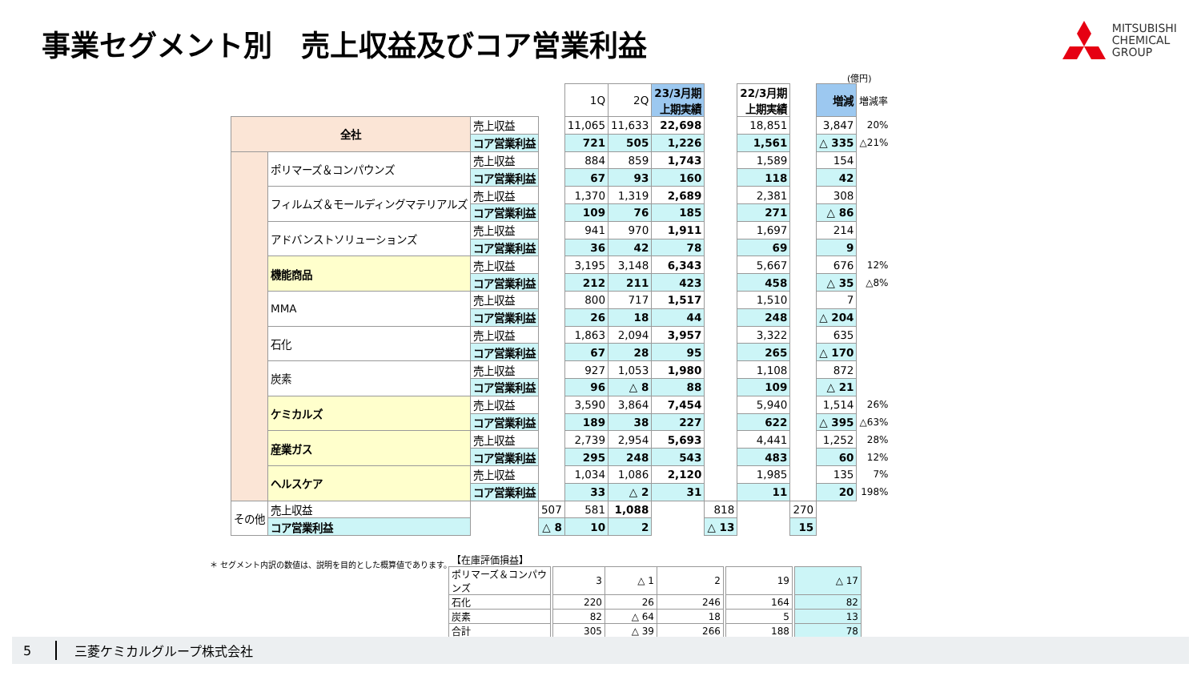事業セグメント別　売上収益及びコア営業利益
MITSUBISHI
CHEMICAL
GROUP
(億円)
| | | | | 1Q | 2Q | 23/3月期 上期実績 | | 22/3月期 上期実績 | | 増減 | 増減率 |
| 全社 | | 売上収益 | | 11,065 | 11,633 | 22,698 | | 18,851 | | 3,847 | 20% |
| | | コア営業利益 | | 721 | 505 | 1,226 | | 1,561 | | △ 335 | △21% |
| | ポリマーズ＆コンパウンズ | 売上収益 | | 884 | 859 | 1,743 | | 1,589 | | 154 | |
| | | コア営業利益 | | 67 | 93 | 160 | | 118 | | 42 | |
| | フィルムズ＆モールディングマテリアルズ | 売上収益 | | 1,370 | 1,319 | 2,689 | | 2,381 | | 308 | |
| | | コア営業利益 | | 109 | 76 | 185 | | 271 | | △ 86 | |
| | アドバンストソリューションズ | 売上収益 | | 941 | 970 | 1,911 | | 1,697 | | 214 | |
| | | コア営業利益 | | 36 | 42 | 78 | | 69 | | 9 | |
| | 機能商品 | 売上収益 | | 3,195 | 3,148 | 6,343 | | 5,667 | | 676 | 12% |
| | | コア営業利益 | | 212 | 211 | 423 | | 458 | | △ 35 | △8% |
| | MMA | 売上収益 | | 800 | 717 | 1,517 | | 1,510 | | 7 | |
| | | コア営業利益 | | 26 | 18 | 44 | | 248 | | △ 204 | |
| | 石化 | 売上収益 | | 1,863 | 2,094 | 3,957 | | 3,322 | | 635 | |
| | | コア営業利益 | | 67 | 28 | 95 | | 265 | | △ 170 | |
| | 炭素 | 売上収益 | | 927 | 1,053 | 1,980 | | 1,108 | | 872 | |
| | | コア営業利益 | | 96 | △ 8 | 88 | | 109 | | △ 21 | |
| | ケミカルズ | 売上収益 | | 3,590 | 3,864 | 7,454 | | 5,940 | | 1,514 | 26% |
| | | コア営業利益 | | 189 | 38 | 227 | | 622 | | △ 395 | △63% |
| | 産業ガス | 売上収益 | | 2,739 | 2,954 | 5,693 | | 4,441 | | 1,252 | 28% |
| | | コア営業利益 | | 295 | 248 | 543 | | 483 | | 60 | 12% |
| | ヘルスケア | 売上収益 | | 1,034 | 1,086 | 2,120 | | 1,985 | | 135 | 7% |
| | | コア営業利益 | | 33 | △ 2 | 31 | | 11 | | 20 | 198% |
| その他 | 売上収益 | | 507 | 581 | 1,088 | | 818 | | 270 | | |
| | コア営業利益 | | △ 8 | 10 | 2 | | △ 13 | | 15 | | |
＊ セグメント内訳の数値は、説明を目的とした概算値であります。
| 【在庫評価損益】 | | | | | | | | |
| ポリマーズ＆コンパウンズ | | 3 | △ 1 | 2 | | 19 | | △ 17 |
| 石化 | | 220 | 26 | 246 | | 164 | | 82 |
| 炭素 | | 82 | △ 64 | 18 | | 5 | | 13 |
| 合計 | | 305 | △ 39 | 266 | | 188 | | 78 |
5 三菱ケミカルグループ株式会社